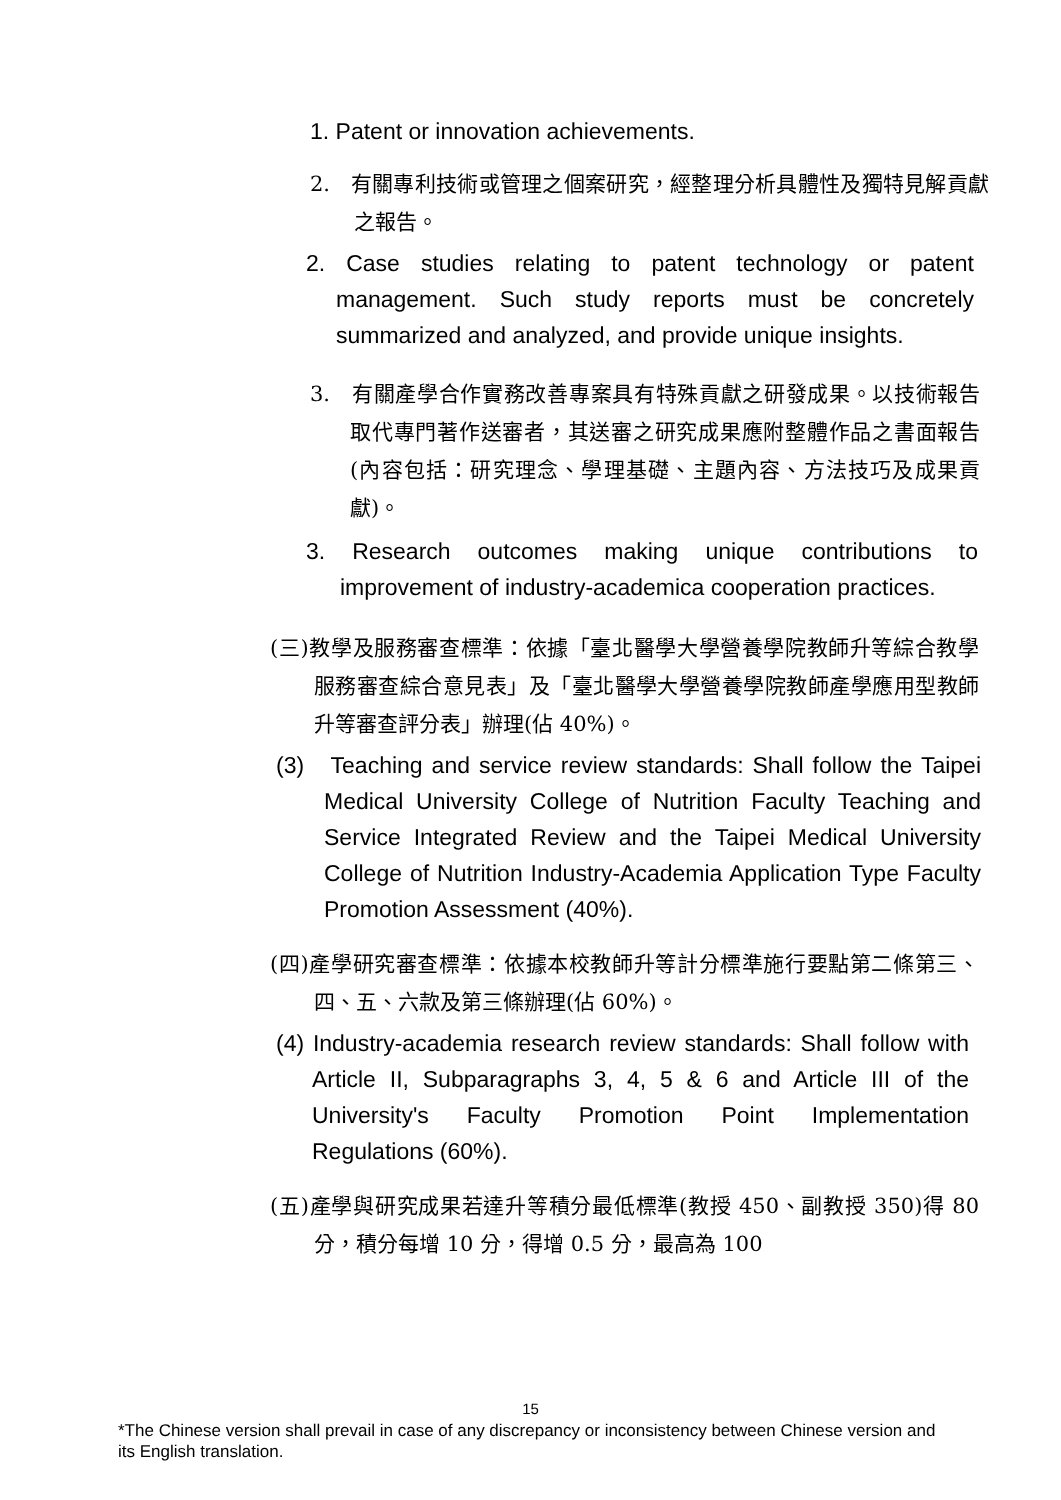1. Patent or innovation achievements.
2. 有關專利技術或管理之個案研究，經整理分析具體性及獨特見解貢獻之報告。
2. Case studies relating to patent technology or patent management. Such study reports must be concretely summarized and analyzed, and provide unique insights.
3. 有關產學合作實務改善專案具有特殊貢獻之研發成果。以技術報告取代專門著作送審者，其送審之研究成果應附整體作品之書面報告(內容包括：研究理念、學理基礎、主題內容、方法技巧及成果貢獻)。
3. Research outcomes making unique contributions to improvement of industry-academica cooperation practices.
(三)教學及服務審查標準：依據「臺北醫學大學營養學院教師升等綜合教學服務審查綜合意見表」及「臺北醫學大學營養學院教師產學應用型教師升等審查評分表」辦理(佔 40%)。
(3) Teaching and service review standards: Shall follow the Taipei Medical University College of Nutrition Faculty Teaching and Service Integrated Review and the Taipei Medical University College of Nutrition Industry-Academia Application Type Faculty Promotion Assessment (40%).
(四)產學研究審查標準：依據本校教師升等計分標準施行要點第二條第三、四、五、六款及第三條辦理(佔 60%)。
(4) Industry-academia research review standards: Shall follow with Article II, Subparagraphs 3, 4, 5 & 6 and Article III of the University's Faculty Promotion Point Implementation Regulations (60%).
(五)產學與研究成果若達升等積分最低標準(教授 450、副教授 350)得 80 分，積分每增 10 分，得增 0.5 分，最高為 100
15
*The Chinese version shall prevail in case of any discrepancy or inconsistency between Chinese version and its English translation.